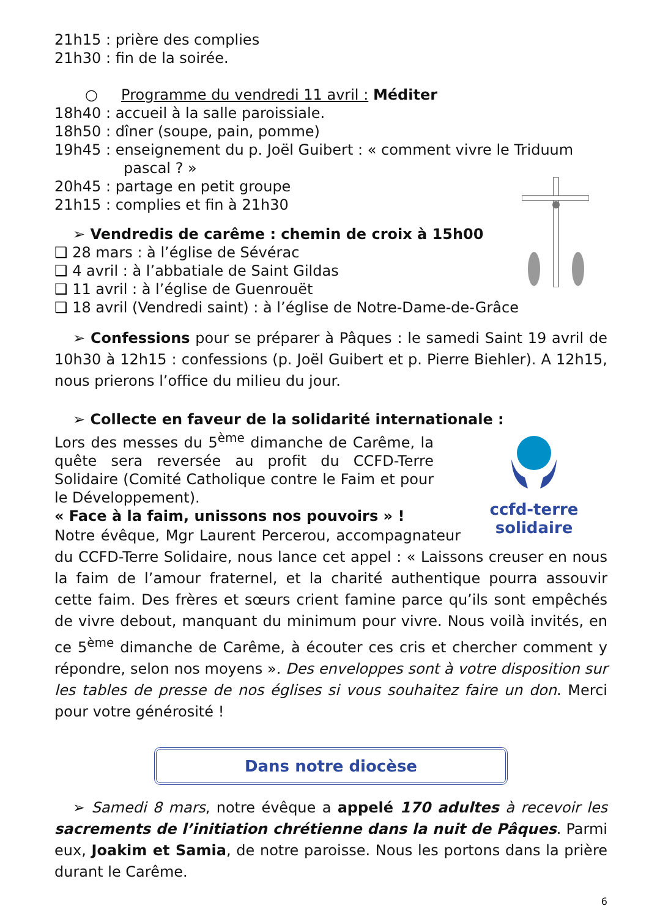21h15 : prière des complies
21h30 : fin de la soirée.
○ Programme du vendredi 11 avril : Méditer
18h40 : accueil à la salle paroissiale.
18h50 : dîner (soupe, pain, pomme)
19h45 : enseignement du p. Joël Guibert : « comment vivre le Triduum
pascal ? »
20h45 : partage en petit groupe
21h15 : complies et fin à 21h30
➢ Vendredis de carême : chemin de croix à 15h00
❑ 28 mars : à l’église de Sévérac
❑ 4 avril : à l’abbatiale de Saint Gildas
❑ 11 avril : à l’église de Guenrouët
❑ 18 avril (Vendredi saint) : à l’église de Notre-Dame-de-Grâce
➢ Confessions pour se préparer à Pâques : le samedi Saint 19 avril de 10h30 à 12h15 : confessions (p. Joël Guibert et p. Pierre Biehler). A 12h15, nous prierons l’office du milieu du jour.
➢ Collecte en faveur de la solidarité internationale :
ccfd-terre solidaire
Lors des messes du 5<sup>ème</sup> dimanche de Carême, la quête sera reversée au profit du CCFD-Terre Solidaire (Comité Catholique contre le Faim et pour le Développement).
« Face à la faim, unissons nos pouvoirs » !
Notre évêque, Mgr Laurent Percerou, accompagnateur du CCFD-Terre Solidaire, nous lance cet appel : « Laissons creuser en nous la faim de l’amour fraternel, et la charité authentique pourra assouvir cette faim. Des frères et sœurs crient famine parce qu’ils sont empêchés de vivre debout, manquant du minimum pour vivre. Nous voilà invités, en ce 5<sup>ème</sup> dimanche de Carême, à écouter ces cris et chercher comment y répondre, selon nos moyens ». Des enveloppes sont à votre disposition sur les tables de presse de nos églises si vous souhaitez faire un don. Merci pour votre générosité !
Dans notre diocèse
➢ Samedi 8 mars, notre évêque a appelé 170 adultes à recevoir les sacrements de l’initiation chrétienne dans la nuit de Pâques. Parmi eux, Joakim et Samia, de notre paroisse. Nous les portons dans la prière durant le Carême.
6